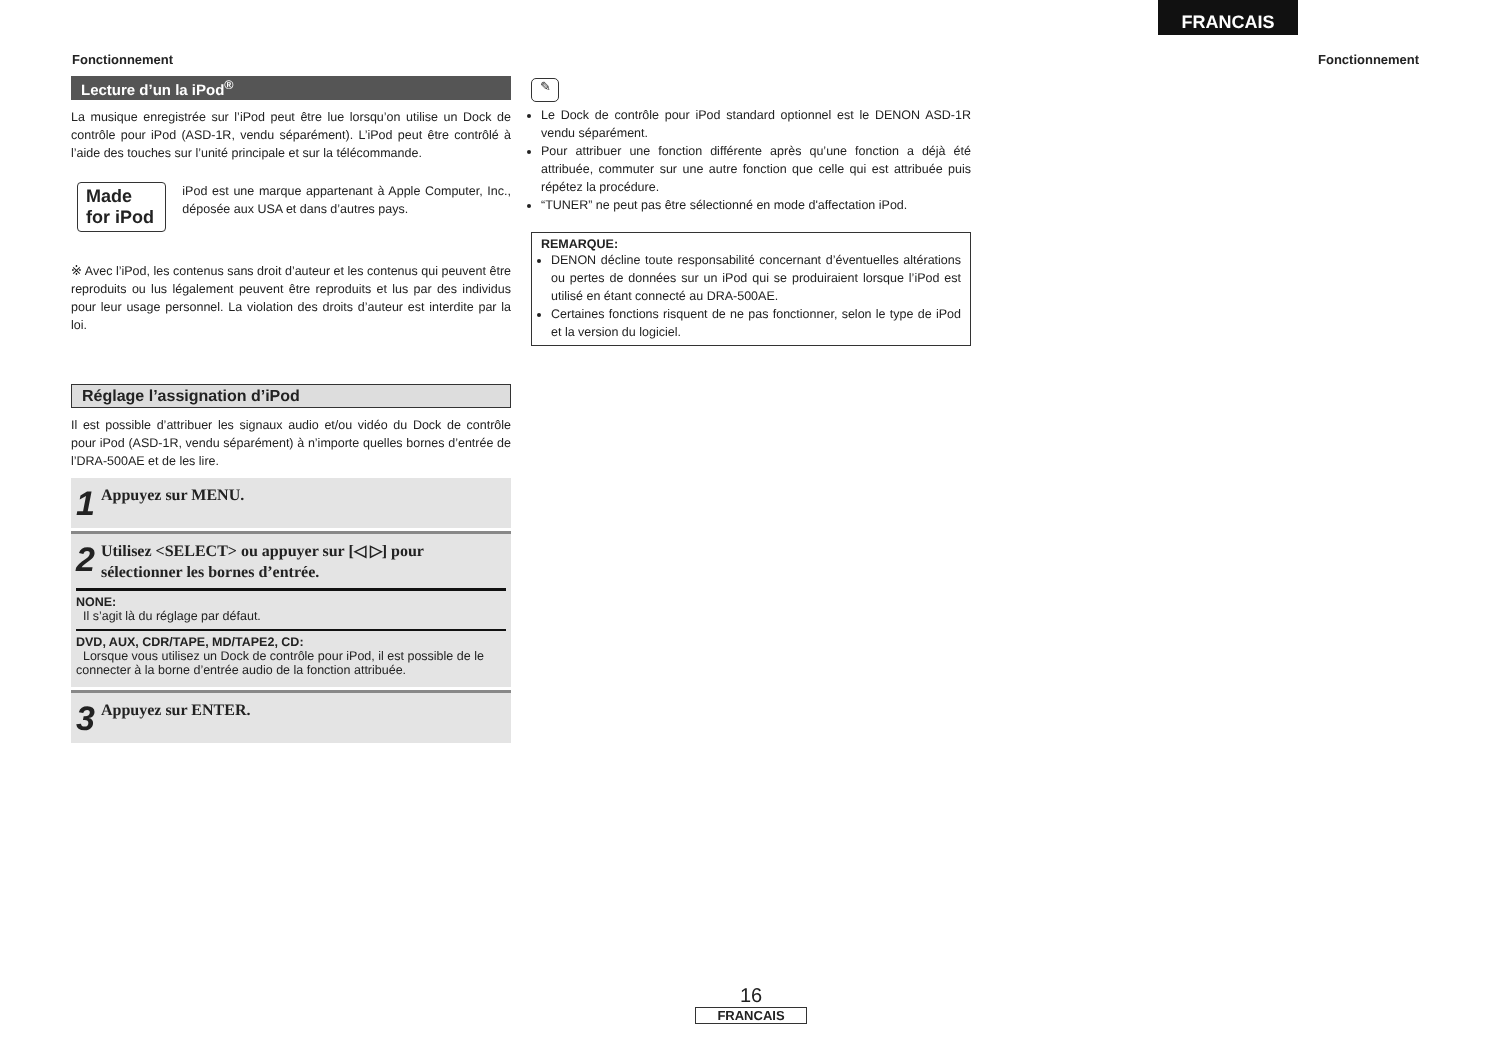FRANCAIS
Fonctionnement Fonctionnement
Lecture d’un la iPod<sup>®</sup>
La musique enregistrée sur l’iPod peut être lue lorsqu’on utilise un Dock de contrôle pour iPod (ASD-1R, vendu séparément). L’iPod peut être contrôlé à l’aide des touches sur l’unité principale et sur la télécommande.
Made for iPod
iPod est une marque appartenant à Apple Computer, Inc., déposée aux USA et dans d’autres pays.
※ Avec l’iPod, les contenus sans droit d’auteur et les contenus qui peuvent être reproduits ou lus légalement peuvent être reproduits et lus par des individus pour leur usage personnel. La violation des droits d’auteur est interdite par la loi.
Réglage l’assignation d’iPod
Il est possible d’attribuer les signaux audio et/ou vidéo du Dock de contrôle pour iPod (ASD-1R, vendu séparément) à n’importe quelles bornes d’entrée de l’DRA-500AE et de les lire.
1 Appuyez sur MENU.
2
Utilisez <SELECT> ou appuyer sur [◁ ▷] pour sélectionner les bornes d’entrée.
NONE:
Il s’agit là du réglage par défaut.
DVD, AUX, CDR/TAPE, MD/TAPE2, CD:
Lorsque vous utilisez un Dock de contrôle pour iPod, il est possible de le connecter à la borne d’entrée audio de la fonction attribuée.
3 Appuyez sur ENTER.
✎
Le Dock de contrôle pour iPod standard optionnel est le DENON ASD-1R vendu séparément.
Pour attribuer une fonction différente après qu’une fonction a déjà été attribuée, commuter sur une autre fonction que celle qui est attribuée puis répétez la procédure.
“TUNER” ne peut pas être sélectionné en mode d'affectation iPod.
REMARQUE:
DENON décline toute responsabilité concernant d’éventuelles altérations ou pertes de données sur un iPod qui se produiraient lorsque l’iPod est utilisé en étant connecté au DRA-500AE.
Certaines fonctions risquent de ne pas fonctionner, selon le type de iPod et la version du logiciel.
16
FRANCAIS